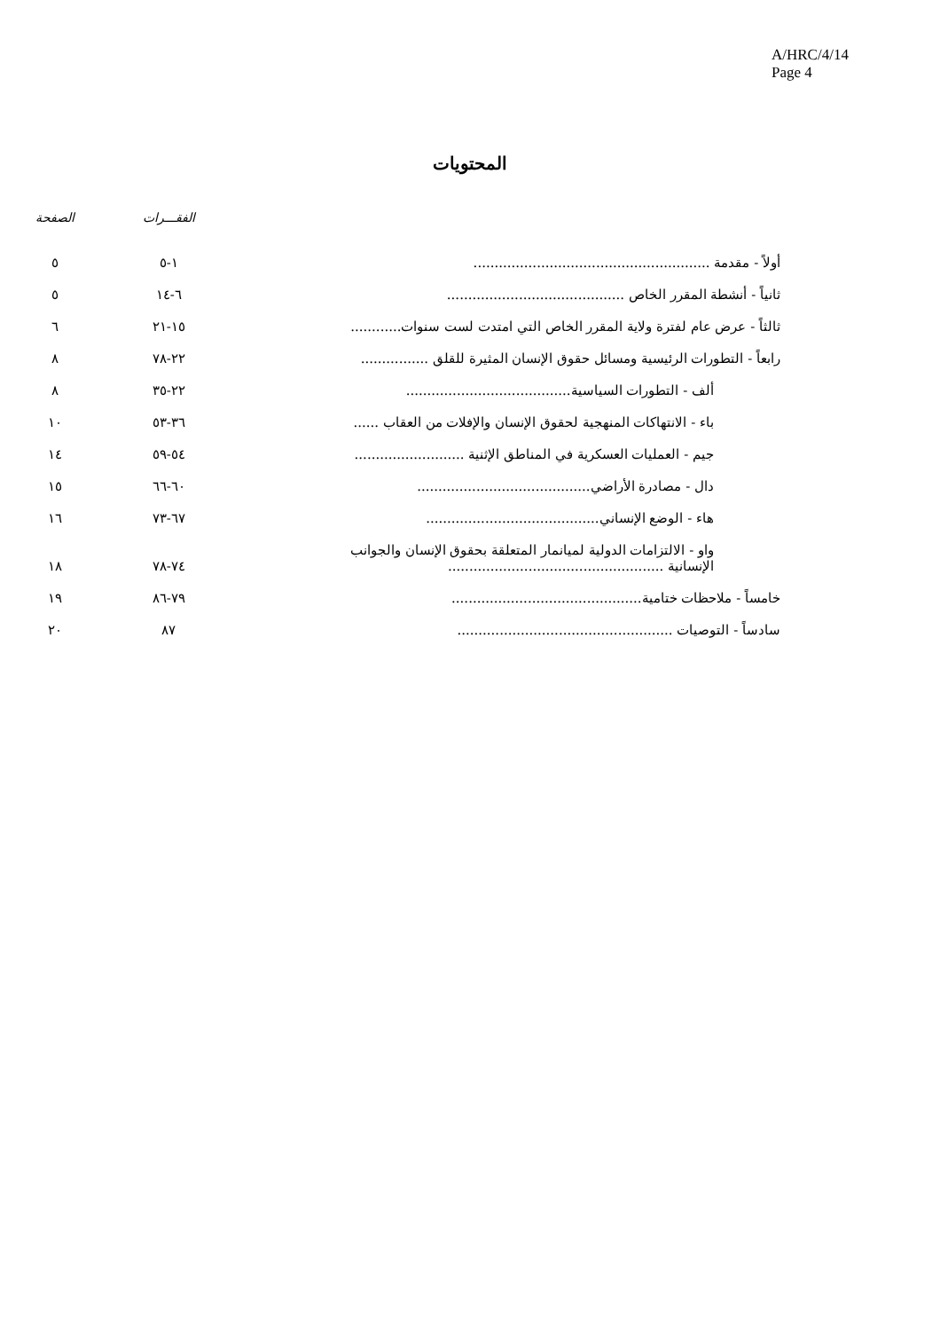A/HRC/4/14
Page 4
المحتويات
| | الفقـــرات | الصفحة |
| --- | --- | --- |
| أولاً - مقدمة ........................................................ | ١-٥ | ٥ |
| ثانياً - أنشطة المقرر الخاص .......................................... | ٦-١٤ | ٥ |
| ثالثاً - عرض عام لفترة ولاية المقرر الخاص التي امتدت لست سنوات............ | ١٥-٢١ | ٦ |
| رابعاً - التطورات الرئيسية ومسائل حقوق الإنسان المثيرة للقلق ................ | ٢٢-٧٨ | ٨ |
| ألف - التطورات السياسية....................................... | ٢٢-٣٥ | ٨ |
| باء - الانتهاكات المنهجية لحقوق الإنسان والإفلات من العقاب ...... | ٣٦-٥٣ | ١٠ |
| جيم - العمليات العسكرية في المناطق الإثنية .......................... | ٥٤-٥٩ | ١٤ |
| دال - مصادرة الأراضي......................................... | ٦٠-٦٦ | ١٥ |
| هاء - الوضع الإنساني......................................... | ٦٧-٧٣ | ١٦ |
| واو - الالتزامات الدولية لميانمار المتعلقة بحقوق الإنسان والجوانب الإنسانية ................................................... | ٧٤-٧٨ | ١٨ |
| خامساً - ملاحظات ختامية............................................. | ٧٩-٨٦ | ١٩ |
| سادساً - التوصيات ................................................... | ٨٧ | ٢٠ |